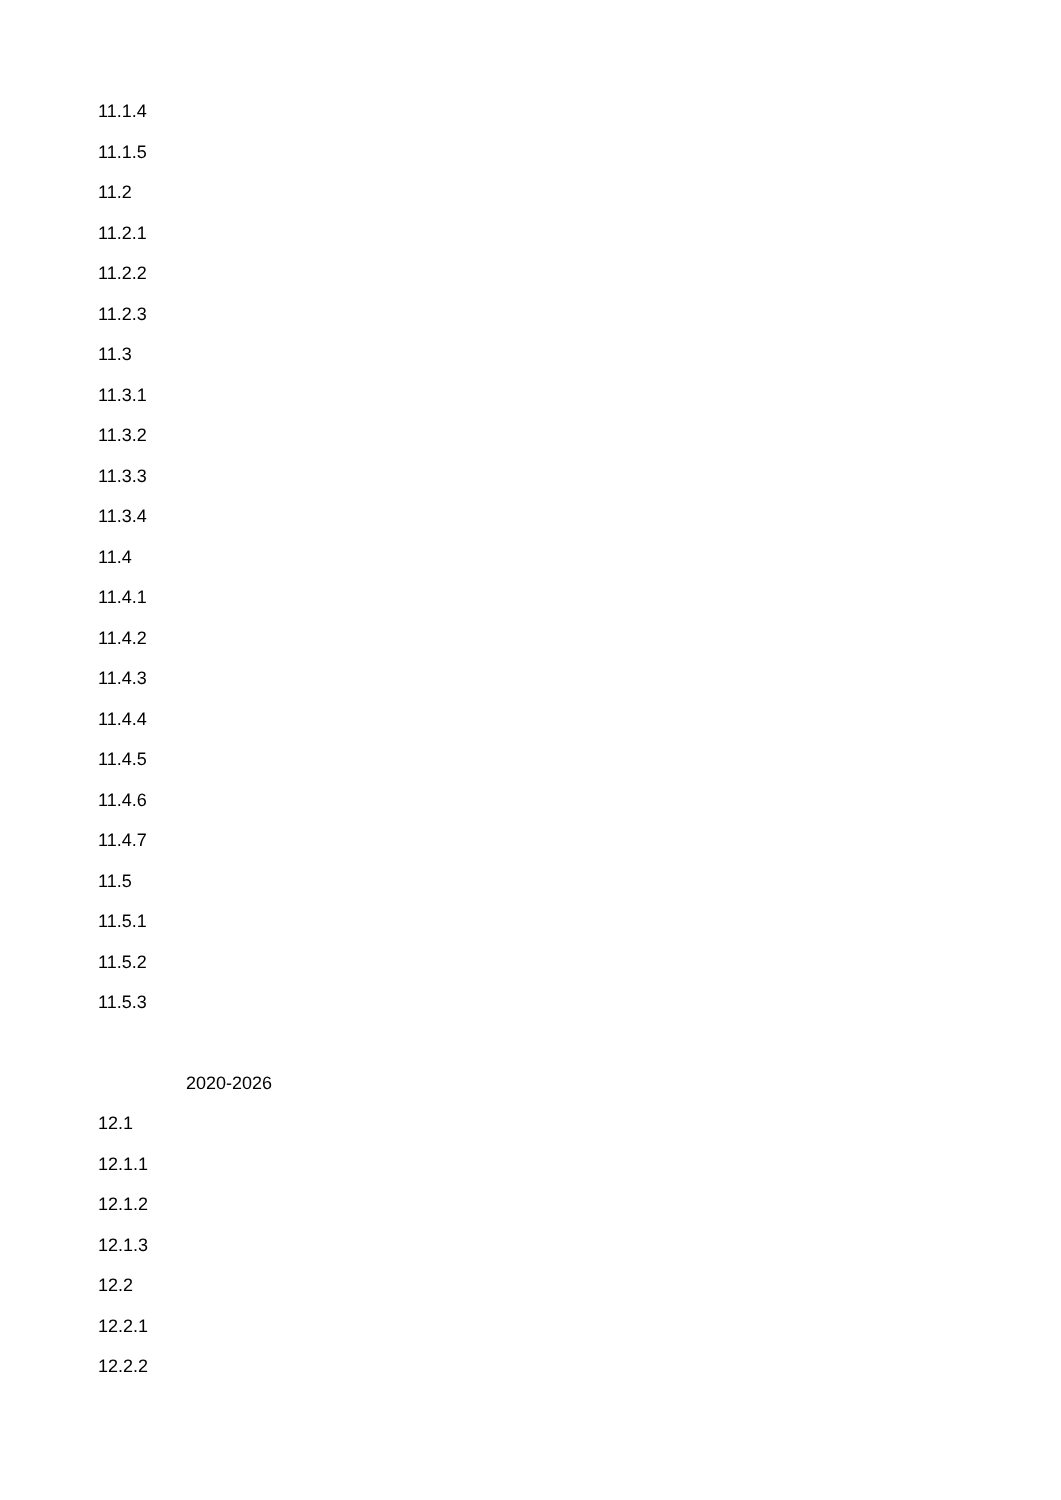11.1.4
11.1.5
11.2
11.2.1
11.2.2
11.2.3
11.3
11.3.1
11.3.2
11.3.3
11.3.4
11.4
11.4.1
11.4.2
11.4.3
11.4.4
11.4.5
11.4.6
11.4.7
11.5
11.5.1
11.5.2
11.5.3
2020-2026
12.1
12.1.1
12.1.2
12.1.3
12.2
12.2.1
12.2.2